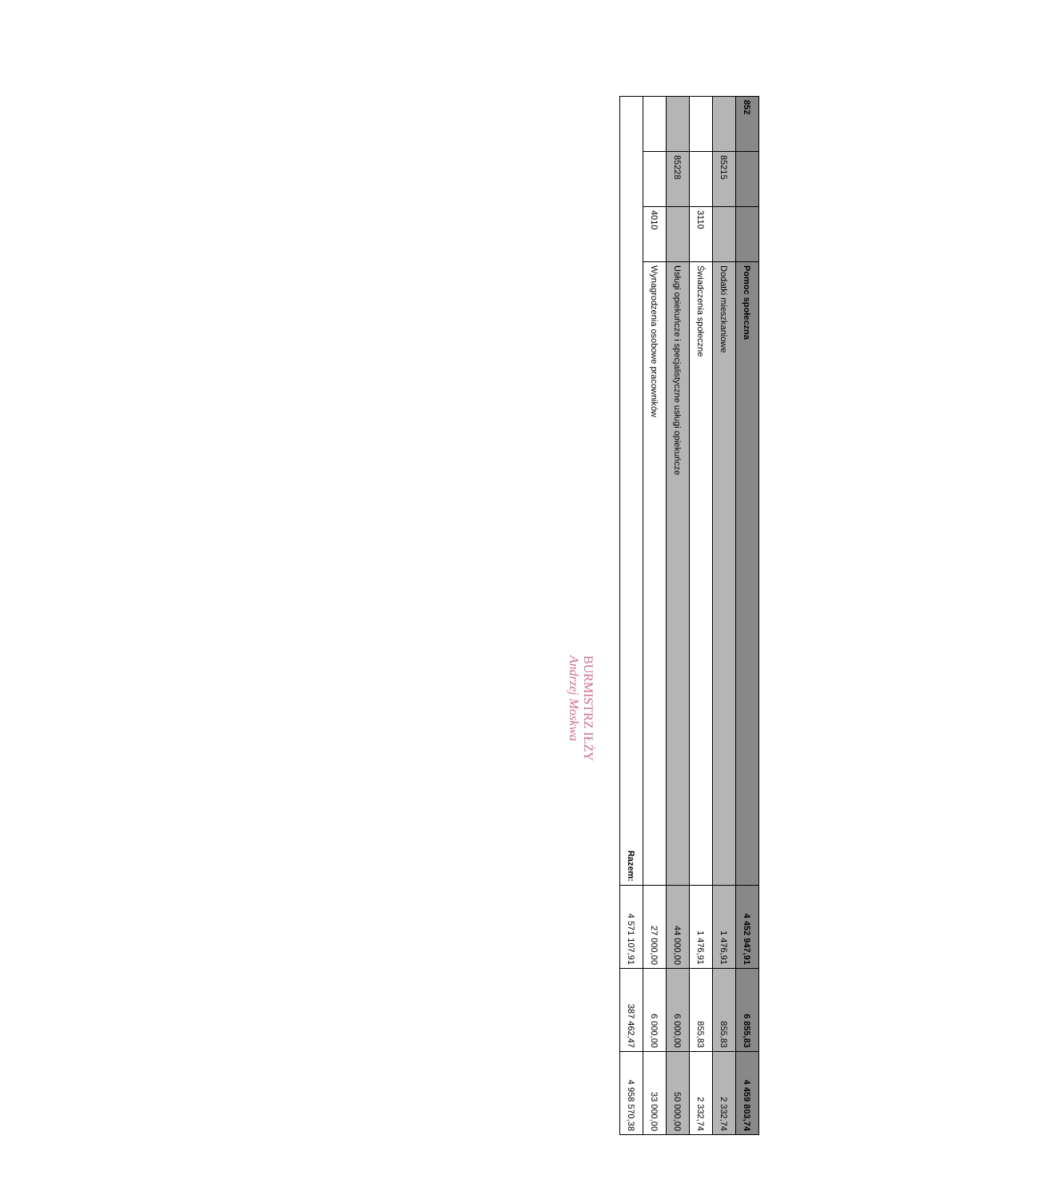| 852 | | | Pomoc społeczna | 4 452 947,91 | 6 855,83 | 4 459 803,74 |
| | 85215 | | Dodatki mieszkaniowe | 1 476,91 | 855,83 | 2 332,74 |
| | | 3110 | Świadczenia społeczne | 1 476,91 | 855,83 | 2 332,74 |
| | 85228 | | Usługi opiekuńcze i specjalistyczne usługi opiekuńcze | 44 000,00 | 6 000,00 | 50 000,00 |
| | | 4010 | Wynagrodzenia osobowe pracowników | 27 000,00 | 6 000,00 | 33 000,00 |
| Razem: | | | | 4 571 107,91 | 387 462,47 | 4 958 570,38 |
BURMISTRZ IŁŻY
Andrzej Moskwa